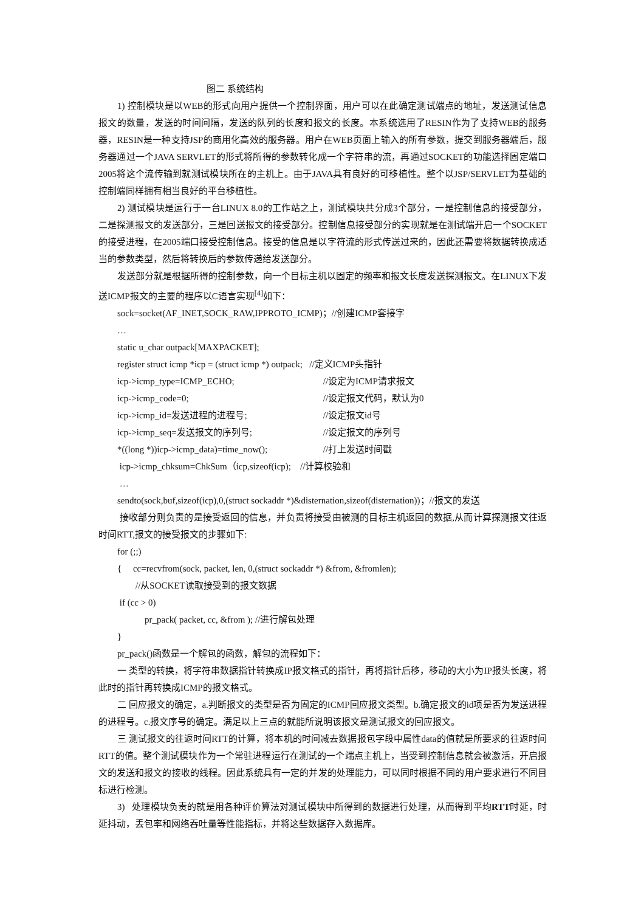图二 系统结构
1) 控制模块是以WEB的形式向用户提供一个控制界面，用户可以在此确定测试端点的地址，发送测试信息报文的数量，发送的时间间隔，发送的队列的长度和报文的长度。本系统选用了RESIN作为了支持WEB的服务器，RESIN是一种支持JSP的商用化高效的服务器。用户在WEB页面上输入的所有参数，提交到服务器端后，服务器通过一个JAVA SERVLET的形式将所得的参数转化成一个字符串的流，再通过SOCKET的功能选择固定端口2005将这个流传输到就测试模块所在的主机上。由于JAVA具有良好的可移植性。整个以JSP/SERVLET为基础的控制端同样拥有相当良好的平台移植性。
2) 测试模块是运行于一台LINUX 8.0的工作站之上，测试模块共分成3个部分，一是控制信息的接受部分，二是探测报文的发送部分，三是回送报文的接受部分。控制信息接受部分的实现就是在测试端开启一个SOCKET的接受进程，在2005端口接受控制信息。接受的信息是以字符流的形式传送过来的，因此还需要将数据转换成适当的参数类型，然后将转换后的参数传递给发送部分。
发送部分就是根据所得的控制参数，向一个目标主机以固定的频率和报文长度发送探测报文。在LINUX下发送ICMP报文的主要的程序以C语言实现<sup>[4]</sup>如下：
sock=socket(AF_INET,SOCK_RAW,IPPROTO_ICMP)；//创建ICMP套接字
…
static u_char outpack[MAXPACKET];
register struct icmp *icp = (struct icmp *) outpack; //定义ICMP头指针
icp->icmp_type=ICMP_ECHO; //设定为ICMP请求报文
icp->icmp_code=0; //设定报文代码，默认为0
icp->icmp_id=发送进程的进程号; //设定报文id号
icp->icmp_seq=发送报文的序列号; //设定报文的序列号
*((long *))icp->icmp_data)=time_now(); //打上发送时间戳
icp->icmp_chksum=ChkSum（icp,sizeof(icp); //计算校验和
…
sendto(sock,buf,sizeof(icp),0,(struct sockaddr *)&disternation,sizeof(disternation))；//报文的发送
接收部分则负责的是接受返回的信息，并负责将接受由被测的目标主机返回的数据,从而计算探测报文往返时间RTT,报文的接受报文的步骤如下:
for (;;)
{ cc=recvfrom(sock, packet, len, 0,(struct sockaddr *) &from, &fromlen);
//从SOCKET读取接受到的报文数据
if (cc > 0)
pr_pack( packet, cc, &from ); //进行解包处理
}
pr_pack()函数是一个解包的函数，解包的流程如下：
一 类型的转换，将字符串数据指针转换成IP报文格式的指针，再将指针后移，移动的大小为IP报头长度，将此时的指针再转换成ICMP的报文格式。
二 回应报文的确定，a.判断报文的类型是否为固定的ICMP回应报文类型。b.确定报文的id项是否为发送进程的进程号。c.报文序号的确定。满足以上三点的就能所说明该报文是测试报文的回应报文。
三 测试报文的往返时间RTT的计算，将本机的时间减去数据报包字段中属性data的值就是所要求的往返时间RTT的值。整个测试模块作为一个常驻进程运行在测试的一个端点主机上，当受到控制信息就会被激活，开启报文的发送和报文的接收的线程。因此系统具有一定的并发的处理能力，可以同时根据不同的用户要求进行不同目标进行检测。
3) 处理模块负责的就是用各种评价算法对测试模块中所得到的数据进行处理，从而得到平均RTT时延，时延抖动，丢包率和网络吞吐量等性能指标，并将这些数据存入数据库。